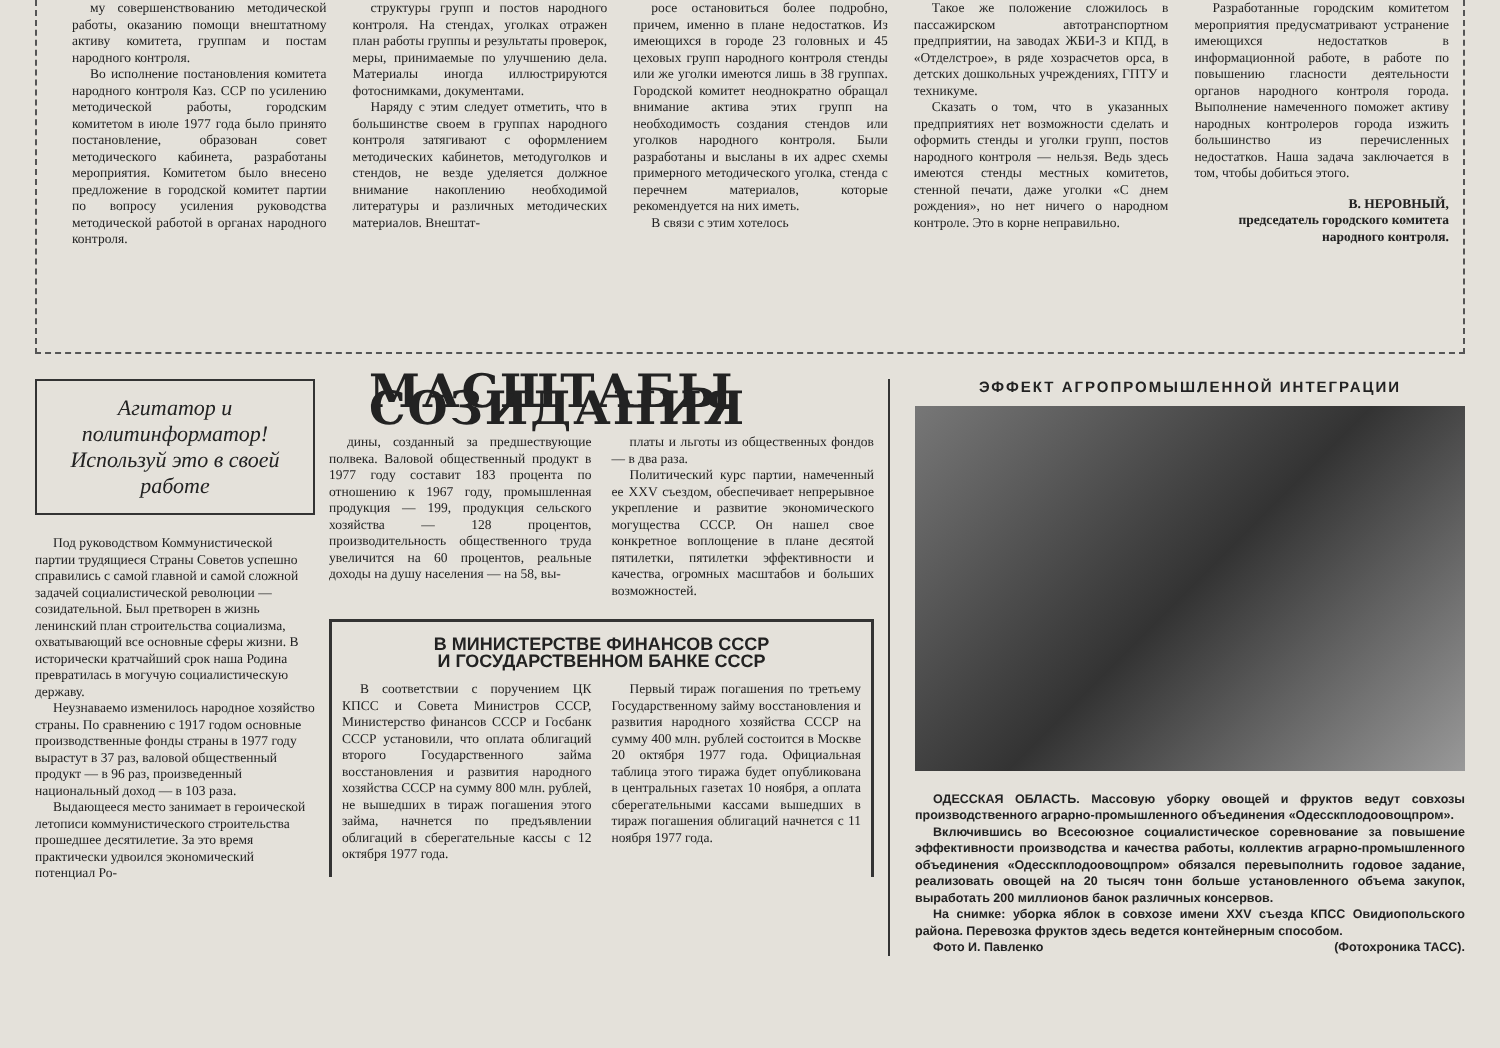му совершенствованию методической работы, оказанию помощи внештатному активу комитета, группам и постам народного контроля.
Во исполнение постановления комитета народного контроля Каз. ССР по усилению методической работы, городским комитетом в июле 1977 года было принято постановление, образован совет методического кабинета, разработаны мероприятия. Комитетом было внесено предложение в городской комитет партии по вопросу усиления руководства методической работой в органах народного контроля.
структуры групп и постов народного контроля. На стендах, уголках отражен план работы группы и результаты проверок, меры, принимаемые по улучшению дела. Материалы иногда иллюстрируются фотоснимками, документами.
Наряду с этим следует отметить, что в большинстве своем в группах народного контроля затягивают с оформлением методических кабинетов, методуголков и стендов, не везде уделяется должное внимание накоплению необходимой литературы и различных методических материалов. Внештат-
росе остановиться более подробно, причем, именно в плане недостатков. Из имеющихся в городе 23 головных и 45 цеховых групп народного контроля стенды или же уголки имеются лишь в 38 группах. Городской комитет неоднократно обращал внимание актива этих групп на необходимость создания стендов или уголков народного контроля. Были разработаны и высланы в их адрес схемы примерного методического уголка, стенда с перечнем материалов, которые рекомендуется на них иметь.
В связи с этим хотелось
Такое же положение сложилось в пассажирском автотранспортном предприятии, на заводах ЖБИ-3 и КПД, в «Отделстрое», в ряде хозрасчетов орса, в детских дошкольных учреждениях, ГПТУ и техникуме.
Сказать о том, что в указанных предприятиях нет возможности сделать и оформить стенды и уголки групп, постов народного контроля — нельзя. Ведь здесь имеются стенды местных комитетов, стенной печати, даже уголки «С днем рождения», но нет ничего о народном контроле. Это в корне неправильно.
Разработанные городским комитетом мероприятия предусматривают устранение имеющихся недостатков в информационной работе, в работе по повышению гласности деятельности органов народного контроля города. Выполнение намеченного поможет активу народных контролеров города изжить большинство из перечисленных недостатков. Наша задача заключается в том, чтобы добиться этого.
В. НЕРОВНЫЙ,
председатель городского комитета народного контроля.
Агитатор и политинформатор! Используй это в своей работе
Под руководством Коммунистической партии трудящиеся Страны Советов успешно справились с самой главной и самой сложной задачей социалистической революции — созидательной. Был претворен в жизнь ленинский план строительства социализма, охватывающий все основные сферы жизни. В исторически кратчайший срок наша Родина превратилась в могучую социалистическую державу.
Неузнаваемо изменилось народное хозяйство страны. По сравнению с 1917 годом основные производственные фонды страны в 1977 году вырастут в 37 раз, валовой общественный продукт — в 96 раз, произведенный национальный доход — в 103 раза.
Выдающееся место занимает в героической летописи коммунистического строительства прошедшее десятилетие. За это время практически удвоился экономический потенциал Ро-
МАСШТАБЫ СОЗИДАНИЯ
дины, созданный за предшествующие полвека. Валовой общественный продукт в 1977 году составит 183 процента по отношению к 1967 году, промышленная продукция — 199, продукция сельского хозяйства — 128 процентов, производительность общественного труда увеличится на 60 процентов, реальные доходы на душу населения — на 58, вы-
платы и льготы из общественных фондов — в два раза.
Политический курс партии, намеченный ее XXV съездом, обеспечивает непрерывное укрепление и развитие экономического могущества СССР. Он нашел свое конкретное воплощение в плане десятой пятилетки, пятилетки эффективности и качества, огромных масштабов и больших возможностей.
В МИНИСТЕРСТВЕ ФИНАНСОВ СССР
И ГОСУДАРСТВЕННОМ БАНКЕ СССР
В соответствии с поручением ЦК КПСС и Совета Министров СССР, Министерство финансов СССР и Госбанк СССР установили, что оплата облигаций второго Государственного займа восстановления и развития народного хозяйства СССР на сумму 800 млн. рублей, не вышедших в тираж погашения этого займа, начнется по предъявлении облигаций в сберегательные кассы с 12 октября 1977 года.
Первый тираж погашения по третьему Государственному займу восстановления и развития народного хозяйства СССР на сумму 400 млн. рублей состоится в Москве 20 октября 1977 года. Официальная таблица этого тиража будет опубликована в центральных газетах 10 ноября, а оплата сберегательными кассами вышедших в тираж погашения облигаций начнется с 11 ноября 1977 года.
ЭФФЕКТ АГРОПРОМЫШЛЕННОЙ ИНТЕГРАЦИИ
ОДЕССКАЯ ОБЛАСТЬ. Массовую уборку овощей и фруктов ведут совхозы производственного аграрно-промышленного объединения «Одесскплодоовощпром».
Включившись во Всесоюзное социалистическое соревнование за повышение эффективности производства и качества работы, коллектив аграрно-промышленного объединения «Одесскплодоовощпром» обязался перевыполнить годовое задание, реализовать овощей на 20 тысяч тонн больше установленного объема закупок, выработать 200 миллионов банок различных консервов.
На снимке: уборка яблок в совхозе имени XXV съезда КПСС Овидиопольского района. Перевозка фруктов здесь ведется контейнерным способом.
Фото И. Павленко (Фотохроника ТАСС).